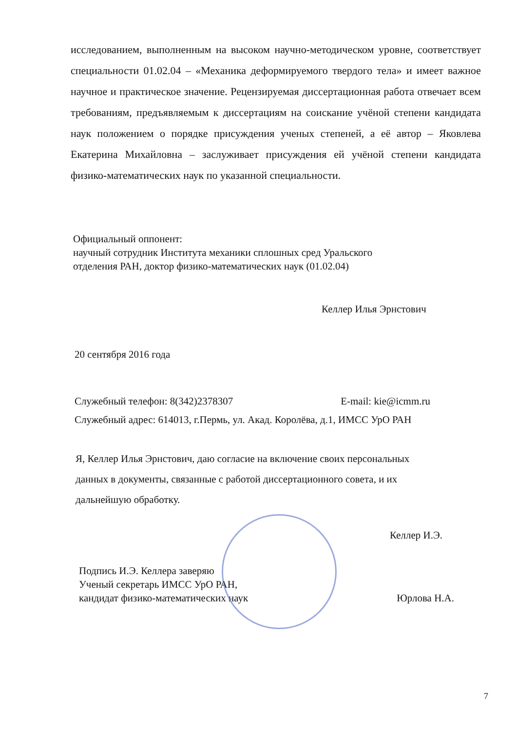исследованием, выполненным на высоком научно-методическом уровне, соответствует специальности 01.02.04 – «Механика деформируемого твердого тела» и имеет важное научное и практическое значение. Рецензируемая диссертационная работа отвечает всем требованиям, предъявляемым к диссертациям на соискание учёной степени кандидата наук положением о порядке присуждения ученых степеней, а её автор – Яковлева Екатерина Михайловна – заслуживает присуждения ей учёной степени кандидата физико-математических наук по указанной специальности.
Официальный оппонент:
научный сотрудник Института механики сплошных сред Уральского
отделения РАН, доктор физико-математических наук (01.02.04)
Келлер Илья Эрнстович
20 сентября 2016 года
Служебный телефон: 8(342)2378307 E-mail: kie@icmm.ru
Служебный адрес: 614013, г.Пермь, ул. Акад. Королёва, д.1, ИМСС УрО РАН
Я, Келлер Илья Эрнстович, даю согласие на включение своих персональных
данных в документы, связанные с работой диссертационного совета, и их
дальнейшую обработку.
Келлер И.Э.
Подпись И.Э. Келлера заверяю
Ученый секретарь ИМСС УрО РАН,
кандидат физико-математических наук Юрлова Н.А.
7